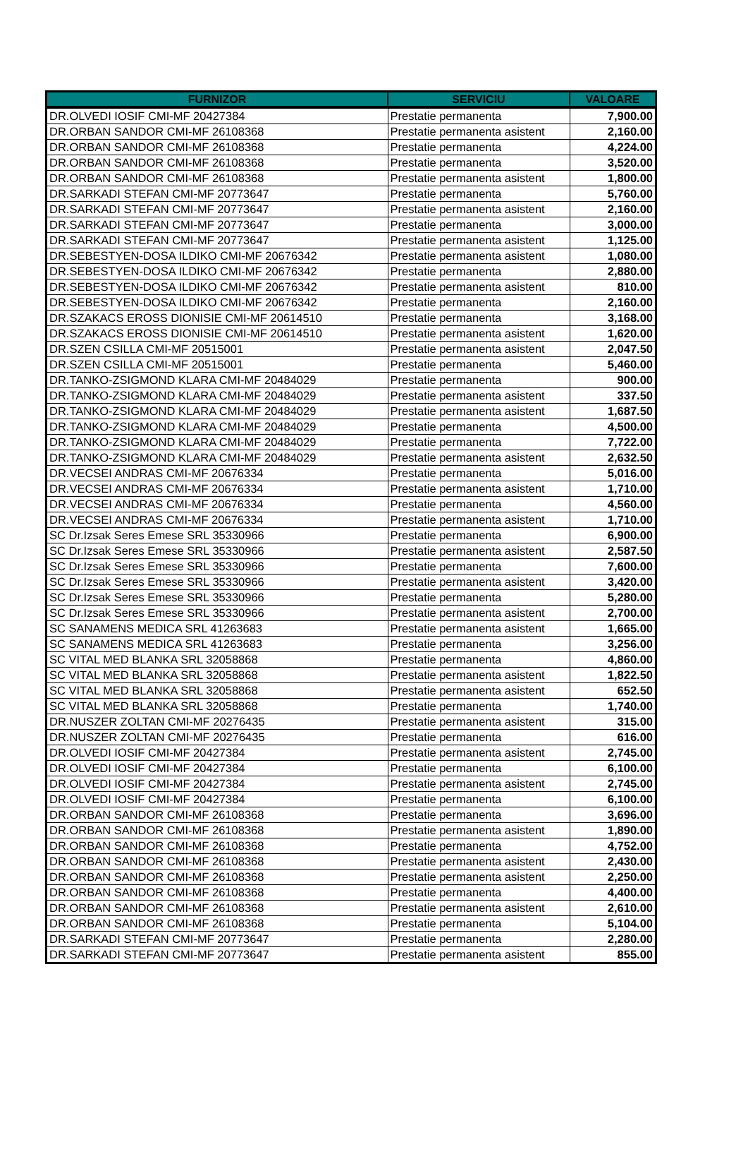| FURNIZOR | SERVICIU | VALOARE |
| --- | --- | --- |
| DR.OLVEDI IOSIF CMI-MF 20427384 | Prestatie permanenta | 7,900.00 |
| DR.ORBAN SANDOR CMI-MF 26108368 | Prestatie permanenta asistent | 2,160.00 |
| DR.ORBAN SANDOR CMI-MF 26108368 | Prestatie permanenta | 4,224.00 |
| DR.ORBAN SANDOR CMI-MF 26108368 | Prestatie permanenta | 3,520.00 |
| DR.ORBAN SANDOR CMI-MF 26108368 | Prestatie permanenta asistent | 1,800.00 |
| DR.SARKADI STEFAN CMI-MF 20773647 | Prestatie permanenta | 5,760.00 |
| DR.SARKADI STEFAN CMI-MF 20773647 | Prestatie permanenta asistent | 2,160.00 |
| DR.SARKADI STEFAN CMI-MF 20773647 | Prestatie permanenta | 3,000.00 |
| DR.SARKADI STEFAN CMI-MF 20773647 | Prestatie permanenta asistent | 1,125.00 |
| DR.SEBESTYEN-DOSA ILDIKO CMI-MF 20676342 | Prestatie permanenta asistent | 1,080.00 |
| DR.SEBESTYEN-DOSA ILDIKO CMI-MF 20676342 | Prestatie permanenta | 2,880.00 |
| DR.SEBESTYEN-DOSA ILDIKO CMI-MF 20676342 | Prestatie permanenta asistent | 810.00 |
| DR.SEBESTYEN-DOSA ILDIKO CMI-MF 20676342 | Prestatie permanenta | 2,160.00 |
| DR.SZAKACS EROSS DIONISIE CMI-MF 20614510 | Prestatie permanenta | 3,168.00 |
| DR.SZAKACS EROSS DIONISIE CMI-MF 20614510 | Prestatie permanenta asistent | 1,620.00 |
| DR.SZEN CSILLA CMI-MF 20515001 | Prestatie permanenta asistent | 2,047.50 |
| DR.SZEN CSILLA CMI-MF 20515001 | Prestatie permanenta | 5,460.00 |
| DR.TANKO-ZSIGMOND KLARA CMI-MF 20484029 | Prestatie permanenta | 900.00 |
| DR.TANKO-ZSIGMOND KLARA CMI-MF 20484029 | Prestatie permanenta asistent | 337.50 |
| DR.TANKO-ZSIGMOND KLARA CMI-MF 20484029 | Prestatie permanenta asistent | 1,687.50 |
| DR.TANKO-ZSIGMOND KLARA CMI-MF 20484029 | Prestatie permanenta | 4,500.00 |
| DR.TANKO-ZSIGMOND KLARA CMI-MF 20484029 | Prestatie permanenta | 7,722.00 |
| DR.TANKO-ZSIGMOND KLARA CMI-MF 20484029 | Prestatie permanenta asistent | 2,632.50 |
| DR.VECSEI ANDRAS CMI-MF 20676334 | Prestatie permanenta | 5,016.00 |
| DR.VECSEI ANDRAS CMI-MF 20676334 | Prestatie permanenta asistent | 1,710.00 |
| DR.VECSEI ANDRAS CMI-MF 20676334 | Prestatie permanenta | 4,560.00 |
| DR.VECSEI ANDRAS CMI-MF 20676334 | Prestatie permanenta asistent | 1,710.00 |
| SC Dr.Izsak Seres Emese SRL 35330966 | Prestatie permanenta | 6,900.00 |
| SC Dr.Izsak Seres Emese SRL 35330966 | Prestatie permanenta asistent | 2,587.50 |
| SC Dr.Izsak Seres Emese SRL 35330966 | Prestatie permanenta | 7,600.00 |
| SC Dr.Izsak Seres Emese SRL 35330966 | Prestatie permanenta asistent | 3,420.00 |
| SC Dr.Izsak Seres Emese SRL 35330966 | Prestatie permanenta | 5,280.00 |
| SC Dr.Izsak Seres Emese SRL 35330966 | Prestatie permanenta asistent | 2,700.00 |
| SC SANAMENS MEDICA SRL 41263683 | Prestatie permanenta asistent | 1,665.00 |
| SC SANAMENS MEDICA SRL 41263683 | Prestatie permanenta | 3,256.00 |
| SC VITAL MED BLANKA SRL 32058868 | Prestatie permanenta | 4,860.00 |
| SC VITAL MED BLANKA SRL 32058868 | Prestatie permanenta asistent | 1,822.50 |
| SC VITAL MED BLANKA SRL 32058868 | Prestatie permanenta asistent | 652.50 |
| SC VITAL MED BLANKA SRL 32058868 | Prestatie permanenta | 1,740.00 |
| DR.NUSZER ZOLTAN CMI-MF 20276435 | Prestatie permanenta asistent | 315.00 |
| DR.NUSZER ZOLTAN CMI-MF 20276435 | Prestatie permanenta | 616.00 |
| DR.OLVEDI IOSIF CMI-MF 20427384 | Prestatie permanenta asistent | 2,745.00 |
| DR.OLVEDI IOSIF CMI-MF 20427384 | Prestatie permanenta | 6,100.00 |
| DR.OLVEDI IOSIF CMI-MF 20427384 | Prestatie permanenta asistent | 2,745.00 |
| DR.OLVEDI IOSIF CMI-MF 20427384 | Prestatie permanenta | 6,100.00 |
| DR.ORBAN SANDOR CMI-MF 26108368 | Prestatie permanenta | 3,696.00 |
| DR.ORBAN SANDOR CMI-MF 26108368 | Prestatie permanenta asistent | 1,890.00 |
| DR.ORBAN SANDOR CMI-MF 26108368 | Prestatie permanenta | 4,752.00 |
| DR.ORBAN SANDOR CMI-MF 26108368 | Prestatie permanenta asistent | 2,430.00 |
| DR.ORBAN SANDOR CMI-MF 26108368 | Prestatie permanenta asistent | 2,250.00 |
| DR.ORBAN SANDOR CMI-MF 26108368 | Prestatie permanenta | 4,400.00 |
| DR.ORBAN SANDOR CMI-MF 26108368 | Prestatie permanenta asistent | 2,610.00 |
| DR.ORBAN SANDOR CMI-MF 26108368 | Prestatie permanenta | 5,104.00 |
| DR.SARKADI STEFAN CMI-MF 20773647 | Prestatie permanenta | 2,280.00 |
| DR.SARKADI STEFAN CMI-MF 20773647 | Prestatie permanenta asistent | 855.00 |